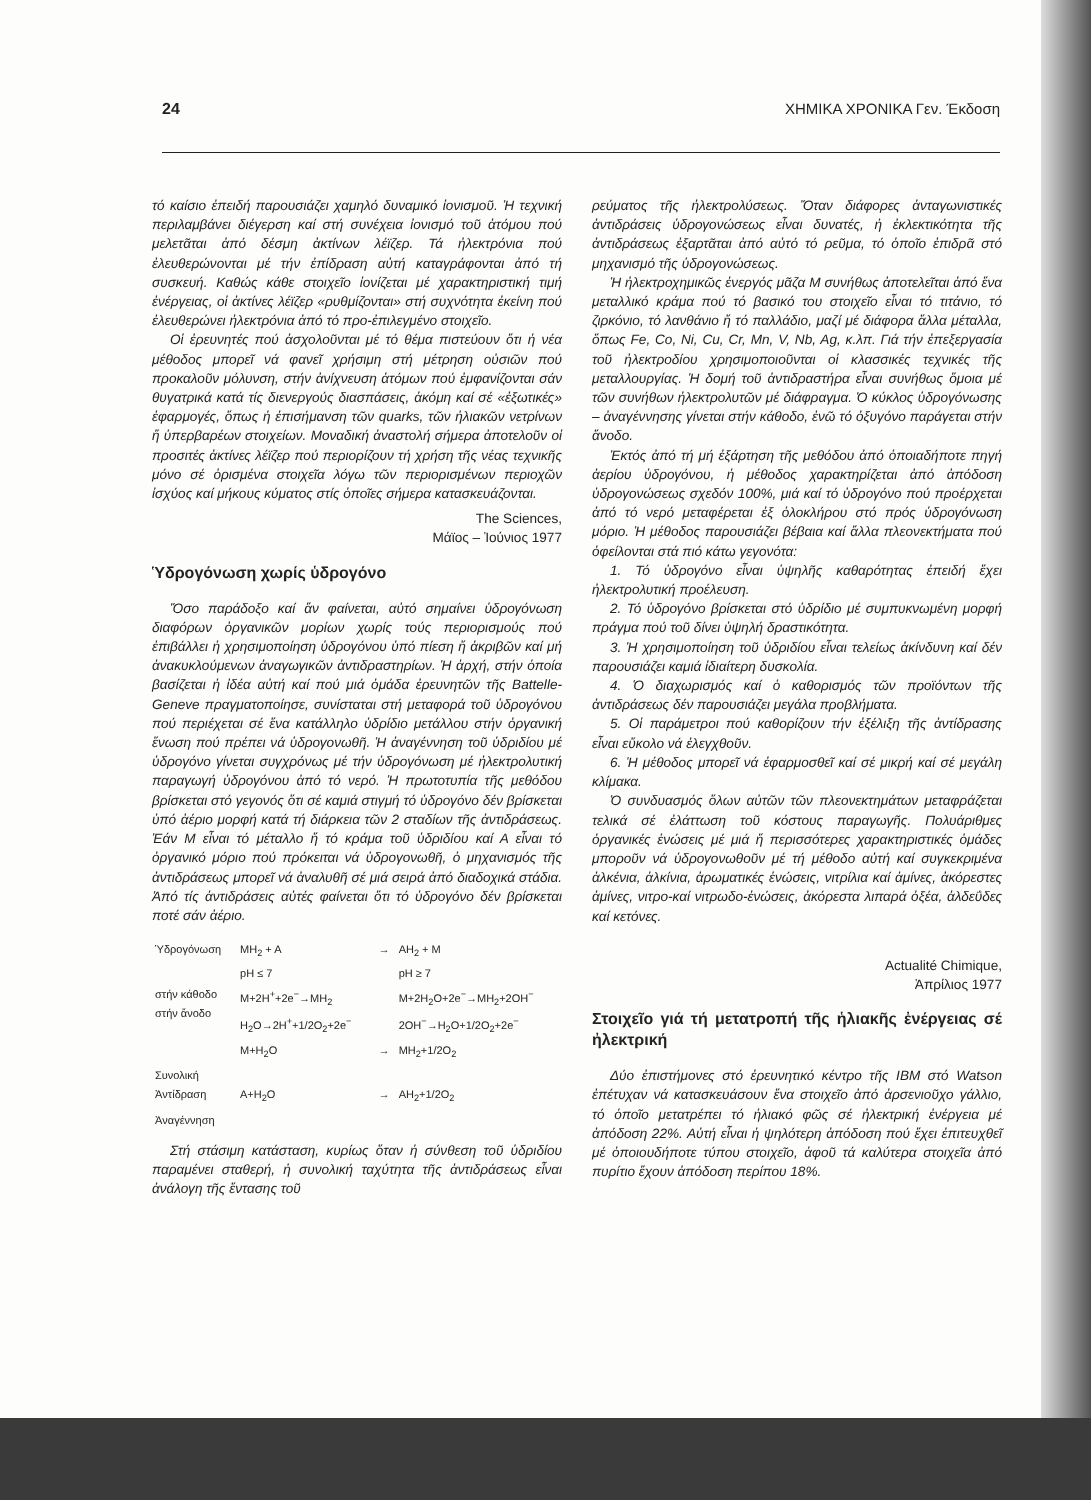24 ΧΗΜΙΚΑ ΧΡΟΝΙΚΑ Γεν. Έκδοση
τό καίσιο ἐπειδή παρουσιάζει χαμηλό δυναμικό ἰονισμοῦ. Ἡ τεχνική περιλαμβάνει διέγερση καί στή συνέχεια ἰονισμό τοῦ ἀτόμου πού μελετᾶται ἀπό δέσμη ἀκτίνων λέϊζερ. Τά ἠλεκτρόνια πού ἐλευθερώνονται μέ τήν ἐπίδραση αὐτή καταγράφονται ἀπό τή συσκευή. Καθώς κάθε στοιχεῖο ἰονίζεται μέ χαρακτηριστική τιμή ἐνέργειας, οἱ ἀκτίνες λέϊζερ «ρυθμίζονται» στή συχνότητα ἐκείνη πού ἐλευθερώνει ἠλεκτρόνια ἀπό τό προ-ἐπιλεγμένο στοιχεῖο.
Οἱ ἐρευνητές πού ἀσχολοῦνται μέ τό θέμα πιστεύουν ὅτι ἡ νέα μέθοδος μπορεῖ νά φανεῖ χρήσιμη στή μέτρηση οὐσιῶν πού προκαλοῦν μόλυνση, στήν ἀνίχνευση ἀτόμων πού ἐμφανίζονται σάν θυγατρικά κατά τίς διενεργούς διασπάσεις, ἀκόμη καί σέ «ἐξωτικές» ἐφαρμογές, ὅπως ἡ ἐπισήμανση τῶν quarks, τῶν ἡλιακῶν νετρίνων ἤ ὑπερβαρέων στοιχείων. Μοναδική ἀναστολή σήμερα ἀποτελοῦν οἱ προσιτές ἀκτίνες λέϊζερ πού περιορίζουν τή χρήση τῆς νέας τεχνικῆς μόνο σέ ὁρισμένα στοιχεῖα λόγω τῶν περιορισμένων περιοχῶν ἰσχύος καί μήκους κύματος στίς ὁποῖες σήμερα κατασκευάζονται.
The Sciences,
Μάϊος – Ἰούνιος 1977
Ὑδρογόνωση χωρίς ὑδρογόνο
Ὅσο παράδοξο καί ἄν φαίνεται, αὐτό σημαίνει ὑδρογόνωση διαφόρων ὀργανικῶν μορίων χωρίς τούς περιορισμούς πού ἐπιβάλλει ἡ χρησιμοποίηση ὑδρογόνου ὑπό πίεση ἤ ἀκριβῶν καί μή ἀνακυκλούμενων ἀναγωγικῶν ἀντιδραστηρίων. Ἡ ἀρχή, στήν ὁποία βασίζεται ἡ ἰδέα αὐτή καί πού μιά ὁμάδα ἐρευνητῶν τῆς Battelle-Geneve πραγματοποίησε, συνίσταται στή μεταφορά τοῦ ὑδρογόνου πού περιέχεται σέ ἕνα κατάλληλο ὑδρίδιο μετάλλου στήν ὀργανική ἕνωση πού πρέπει νά ὑδρογονωθῆ. Ἡ ἀναγέννηση τοῦ ὑδριδίου μέ ὑδρογόνο γίνεται συγχρόνως μέ τήν ὑδρογόνωση μέ ἠλεκτρολυτική παραγωγή ὑδρογόνου ἀπό τό νερό. Ἡ πρωτοτυπία τῆς μεθόδου βρίσκεται στό γεγονός ὅτι σέ καμιά στιγμή τό ὑδρογόνο δέν βρίσκεται ὑπό ἀέριο μορφή κατά τή διάρκεια τῶν 2 σταδίων τῆς ἀντιδράσεως. Ἐάν Μ εἶναι τό μέταλλο ἤ τό κράμα τοῦ ὑδριδίου καί Α εἶναι τό ὀργανικό μόριο πού πρόκειται νά ὑδρογονωθῆ, ὁ μηχανισμός τῆς ἀντιδράσεως μπορεῖ νά ἀναλυθῆ σέ μιά σειρά ἀπό διαδοχικά στάδια. Ἀπό τίς ἀντιδράσεις αὐτές φαίνεται ὅτι τό ὑδρογόνο δέν βρίσκεται ποτέ σάν ἀέριο.
| Ὑδρογόνωση | MH<sub>2</sub> + A pH ≤ 7 | → | AH<sub>2</sub> + M pH ≥ 7 |
| στήν κάθοδο στήν ἄνοδο | M+2H<sup>+</sup>+2e<sup>−</sup>→MH<sub>2</sub> H<sub>2</sub>O→2H<sup>+</sup>+1/2O<sub>2</sub>+2e<sup>−</sup> | | M+2H<sub>2</sub>O+2e<sup>−</sup>→MH<sub>2</sub>+2OH<sup>−</sup> 2OH<sup>−</sup>→H<sub>2</sub>O+1/2O<sub>2</sub>+2e<sup>−</sup> |
| | M+H<sub>2</sub>O | → | MH<sub>2</sub>+1/2O<sub>2</sub> |
| Συνολική Ἀντίδραση | A+H<sub>2</sub>O | → | AH<sub>2</sub>+1/2O<sub>2</sub> |
| Ἀναγέννηση | | | |
Στή στάσιμη κατάσταση, κυρίως ὅταν ἡ σύνθεση τοῦ ὑδριδίου παραμένει σταθερή, ἡ συνολική ταχύτητα τῆς ἀντιδράσεως εἶναι ἀνάλογη τῆς ἔντασης τοῦ
ρεύματος τῆς ἠλεκτρολύσεως. Ὅταν διάφορες ἀνταγωνιστικές ἀντιδράσεις ὑδρογονώσεως εἶναι δυνατές, ἡ ἐκλεκτικότητα τῆς ἀντιδράσεως ἐξαρτᾶται ἀπό αὐτό τό ρεῦμα, τό ὁποῖο ἐπιδρᾶ στό μηχανισμό τῆς ὑδρογονώσεως.
Ἡ ἠλεκτροχημικῶς ἐνεργός μᾶζα Μ συνήθως ἀποτελεῖται ἀπό ἕνα μεταλλικό κράμα πού τό βασικό του στοιχεῖο εἶναι τό τιτάνιο, τό ζιρκόνιο, τό λανθάνιο ἤ τό παλλάδιο, μαζί μέ διάφορα ἄλλα μέταλλα, ὅπως Fe, Co, Ni, Cu, Cr, Mn, V, Nb, Ag, κ.λπ. Γιά τήν ἐπεξεργασία τοῦ ἠλεκτροδίου χρησιμοποιοῦνται οἱ κλασσικές τεχνικές τῆς μεταλλουργίας. Ἡ δομή τοῦ ἀντιδραστήρα εἶναι συνήθως ὅμοια μέ τῶν συνήθων ἠλεκτρολυτῶν μέ διάφραγμα. Ὁ κύκλος ὑδρογόνωσης – ἀναγέννησης γίνεται στήν κάθοδο, ἐνῶ τό ὀξυγόνο παράγεται στήν ἄνοδο.
Ἐκτός ἀπό τή μή ἐξάρτηση τῆς μεθόδου ἀπό ὁποιαδήποτε πηγή ἀερίου ὑδρογόνου, ἡ μέθοδος χαρακτηρίζεται ἀπό ἀπόδοση ὑδρογονώσεως σχεδόν 100%, μιά καί τό ὑδρογόνο πού προέρχεται ἀπό τό νερό μεταφέρεται ἐξ ὁλοκλήρου στό πρός ὑδρογόνωση μόριο. Ἡ μέθοδος παρουσιάζει βέβαια καί ἄλλα πλεονεκτήματα πού ὀφείλονται στά πιό κάτω γεγονότα:
1. Τό ὑδρογόνο εἶναι ὑψηλῆς καθαρότητας ἐπειδή ἔχει ἠλεκτρολυτική προέλευση.
2. Τό ὑδρογόνο βρίσκεται στό ὑδρίδιο μέ συμπυκνωμένη μορφή πράγμα πού τοῦ δίνει ὑψηλή δραστικότητα.
3. Ἡ χρησιμοποίηση τοῦ ὑδριδίου εἶναι τελείως ἀκίνδυνη καί δέν παρουσιάζει καμιά ἰδιαίτερη δυσκολία.
4. Ὁ διαχωρισμός καί ὁ καθορισμός τῶν προϊόντων τῆς ἀντιδράσεως δέν παρουσιάζει μεγάλα προβλήματα.
5. Οἱ παράμετροι πού καθορίζουν τήν ἐξέλιξη τῆς ἀντίδρασης εἶναι εὔκολο νά ἐλεγχθοῦν.
6. Ἡ μέθοδος μπορεῖ νά ἐφαρμοσθεῖ καί σέ μικρή καί σέ μεγάλη κλίμακα.
Ὁ συνδυασμός ὅλων αὐτῶν τῶν πλεονεκτημάτων μεταφράζεται τελικά σέ ἐλάττωση τοῦ κόστους παραγωγῆς. Πολυάριθμες ὀργανικές ἑνώσεις μέ μιά ἤ περισσότερες χαρακτηριστικές ὁμάδες μποροῦν νά ὑδρογονωθοῦν μέ τή μέθοδο αὐτή καί συγκεκριμένα ἀλκένια, ἀλκίνια, ἀρωματικές ἑνώσεις, νιτρίλια καί ἀμίνες, ἀκόρεστες ἀμίνες, νιτρο-καί νιτρωδο-ἑνώσεις, ἀκόρεστα λιπαρά ὀξέα, ἀλδεΰδες καί κετόνες.
Actualité Chimique,
Ἀπρίλιος 1977
Στοιχεῖο γιά τή μετατροπή τῆς ἡλιακῆς ἐνέργειας σέ ἠλεκτρική
Δύο ἐπιστήμονες στό ἐρευνητικό κέντρο τῆς IBM στό Watson ἐπέτυχαν νά κατασκευάσουν ἕνα στοιχεῖο ἀπό ἀρσενιοῦχο γάλλιο, τό ὁποῖο μετατρέπει τό ἡλιακό φῶς σέ ἠλεκτρική ἐνέργεια μέ ἀπόδοση 22%. Αὐτή εἶναι ἡ ψηλότερη ἀπόδοση πού ἔχει ἐπιτευχθεῖ μέ ὁποιουδήποτε τύπου στοιχεῖο, ἀφοῦ τά καλύτερα στοιχεῖα ἀπό πυρίτιο ἔχουν ἀπόδοση περίπου 18%.